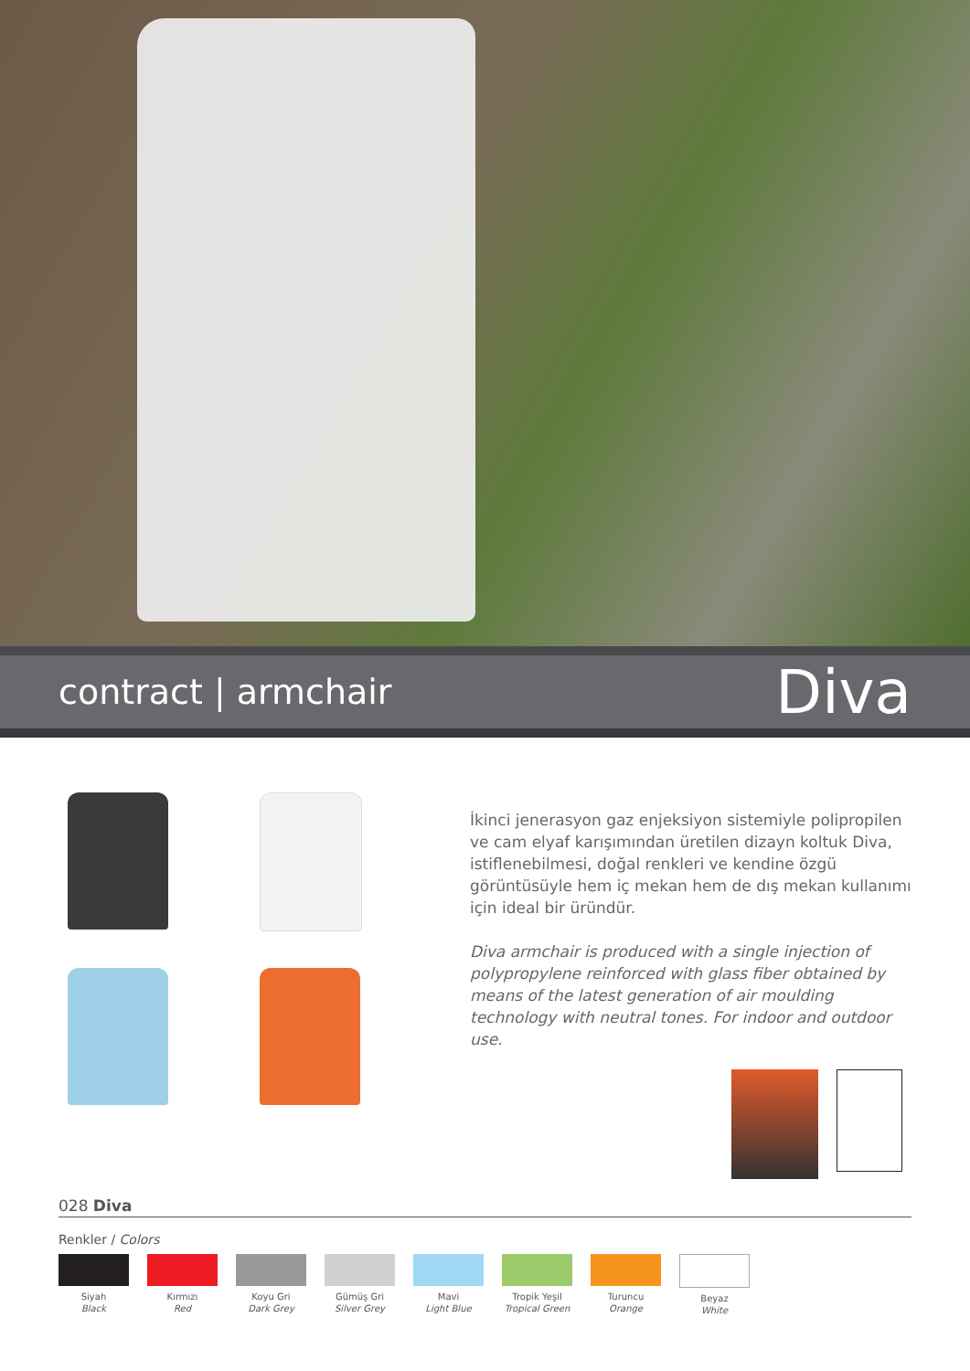contract | armchair
Diva
İkinci jenerasyon gaz enjeksiyon sistemiyle polipropilen ve cam elyaf karışımından üretilen dizayn koltuk Diva, istiflenebilmesi, doğal renkleri ve kendine özgü görüntüsüyle hem iç mekan hem de dış mekan kullanımı için ideal bir üründür.
Diva armchair is produced with a single injection of polypropylene reinforced with glass fiber obtained by means of the latest generation of air moulding technology with neutral tones. For indoor and outdoor use.
028 Diva
Renkler / Colors
Siyah
Black
Kırmızı
Red
Koyu Gri
Dark Grey
Gümüş Gri
Silver Grey
Mavi
Light Blue
Tropik Yeşil
Tropical Green
Turuncu
Orange
Beyaz
White